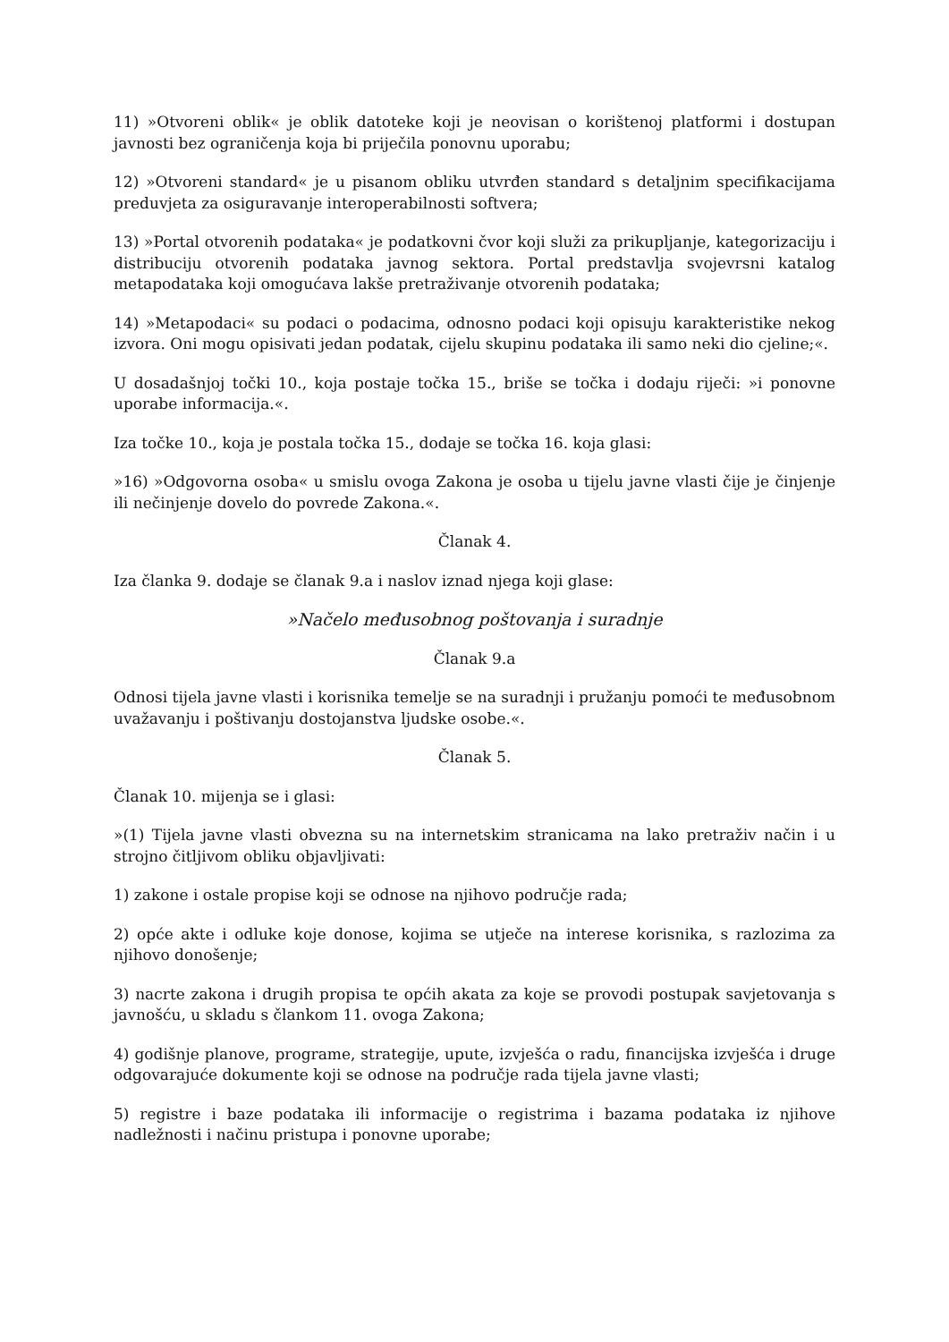11) »Otvoreni oblik« je oblik datoteke koji je neovisan o korištenoj platformi i dostupan javnosti bez ograničenja koja bi priječila ponovnu uporabu;
12) »Otvoreni standard« je u pisanom obliku utvrđen standard s detaljnim specifikacijama preduvjeta za osiguravanje interoperabilnosti softvera;
13) »Portal otvorenih podataka« je podatkovni čvor koji služi za prikupljanje, kategorizaciju i distribuciju otvorenih podataka javnog sektora. Portal predstavlja svojevrsni katalog metapodataka koji omogućava lakše pretraživanje otvorenih podataka;
14) »Metapodaci« su podaci o podacima, odnosno podaci koji opisuju karakteristike nekog izvora. Oni mogu opisivati jedan podatak, cijelu skupinu podataka ili samo neki dio cjeline;«.
U dosadašnjoj točki 10., koja postaje točka 15., briše se točka i dodaju riječi: »i ponovne uporabe informacija.«.
Iza točke 10., koja je postala točka 15., dodaje se točka 16. koja glasi:
»16) »Odgovorna osoba« u smislu ovoga Zakona je osoba u tijelu javne vlasti čije je činjenje ili nečinjenje dovelo do povrede Zakona.«.
Članak 4.
Iza članka 9. dodaje se članak 9.a i naslov iznad njega koji glase:
»Načelo međusobnog poštovanja i suradnje
Članak 9.a
Odnosi tijela javne vlasti i korisnika temelje se na suradnji i pružanju pomoći te međusobnom uvažavanju i poštivanju dostojanstva ljudske osobe.«.
Članak 5.
Članak 10. mijenja se i glasi:
»(1) Tijela javne vlasti obvezna su na internetskim stranicama na lako pretraživ način i u strojno čitljivom obliku objavljivati:
1) zakone i ostale propise koji se odnose na njihovo područje rada;
2) opće akte i odluke koje donose, kojima se utječe na interese korisnika, s razlozima za njihovo donošenje;
3) nacrte zakona i drugih propisa te općih akata za koje se provodi postupak savjetovanja s javnošću, u skladu s člankom 11. ovoga Zakona;
4) godišnje planove, programe, strategije, upute, izvješća o radu, financijska izvješća i druge odgovarajuće dokumente koji se odnose na područje rada tijela javne vlasti;
5) registre i baze podataka ili informacije o registrima i bazama podataka iz njihove nadležnosti i načinu pristupa i ponovne uporabe;